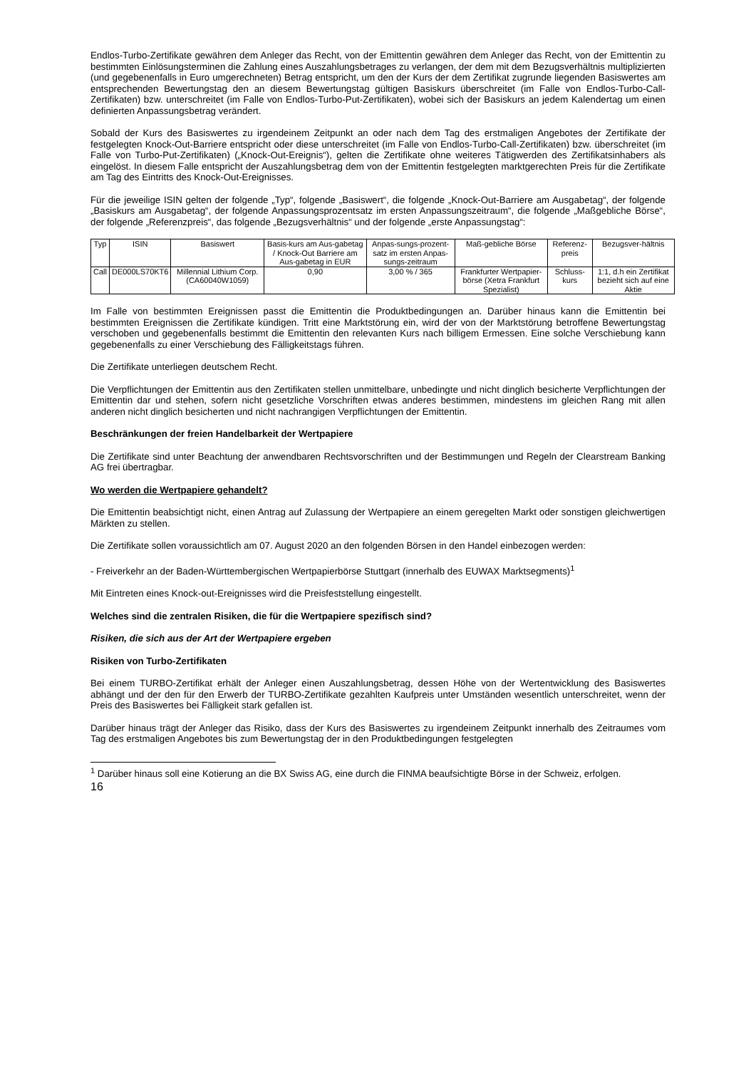Endlos-Turbo-Zertifikate gewähren dem Anleger das Recht, von der Emittentin gewähren dem Anleger das Recht, von der Emittentin zu bestimmten Einlösungsterminen die Zahlung eines Auszahlungsbetrages zu verlangen, der dem mit dem Bezugsverhältnis multiplizierten (und gegebenenfalls in Euro umgerechneten) Betrag entspricht, um den der Kurs der dem Zertifikat zugrunde liegenden Basiswertes am entsprechenden Bewertungstag den an diesem Bewertungstag gültigen Basiskurs überschreitet (im Falle von Endlos-Turbo-Call-Zertifikaten) bzw. unterschreitet (im Falle von Endlos-Turbo-Put-Zertifikaten), wobei sich der Basiskurs an jedem Kalendertag um einen definierten Anpassungsbetrag verändert.
Sobald der Kurs des Basiswertes zu irgendeinem Zeitpunkt an oder nach dem Tag des erstmaligen Angebotes der Zertifikate der festgelegten Knock-Out-Barriere entspricht oder diese unterschreitet (im Falle von Endlos-Turbo-Call-Zertifikaten) bzw. überschreitet (im Falle von Turbo-Put-Zertifikaten) („Knock-Out-Ereignis“), gelten die Zertifikate ohne weiteres Tätigwerden des Zertifikatsinhabers als eingelöst. In diesem Falle entspricht der Auszahlungsbetrag dem von der Emittentin festgelegten marktgerechten Preis für die Zertifikate am Tag des Eintritts des Knock-Out-Ereignisses.
Für die jeweilige ISIN gelten der folgende „Typ“, folgende „Basiswert“, die folgende „Knock-Out-Barriere am Ausgabetag“, der folgende „Basiskurs am Ausgabetag“, der folgende Anpassungsprozentsatz im ersten Anpassungszeitraum“, die folgende „Maßgebliche Börse“, der folgende „Referenzpreis“, das folgende „Bezugsverhältnis“ und der folgende „erste Anpassungstag“:
| Typ | ISIN | Basiswert | Basis-kurs am Aus-gabetag / Knock-Out Barriere am Aus-gabetag in EUR | Anpas-sungs-prozent-satz im ersten Anpas-sungs-zeitraum | Maß-gebliche Börse | Referenz-preis | Bezugsver-hältnis |
| --- | --- | --- | --- | --- | --- | --- | --- |
| Call | DE000LS70KT6 | Millennial Lithium Corp. (CA60040W1059) | 0,90 | 3,00 % / 365 | Frankfurter Wertpapier-börse (Xetra Frankfurt Spezialist) | Schluss-kurs | 1:1, d.h ein Zertifikat bezieht sich auf eine Aktie |
Im Falle von bestimmten Ereignissen passt die Emittentin die Produktbedingungen an. Darüber hinaus kann die Emittentin bei bestimmten Ereignissen die Zertifikate kündigen. Tritt eine Marktstörung ein, wird der von der Marktstörung betroffene Bewertungstag verschoben und gegebenenfalls bestimmt die Emittentin den relevanten Kurs nach billigem Ermessen. Eine solche Verschiebung kann gegebenenfalls zu einer Verschiebung des Fälligkeitstags führen.
Die Zertifikate unterliegen deutschem Recht.
Die Verpflichtungen der Emittentin aus den Zertifikaten stellen unmittelbare, unbedingte und nicht dinglich besicherte Verpflichtungen der Emittentin dar und stehen, sofern nicht gesetzliche Vorschriften etwas anderes bestimmen, mindestens im gleichen Rang mit allen anderen nicht dinglich besicherten und nicht nachrangigen Verpflichtungen der Emittentin.
Beschränkungen der freien Handelbarkeit der Wertpapiere
Die Zertifikate sind unter Beachtung der anwendbaren Rechtsvorschriften und der Bestimmungen und Regeln der Clearstream Banking AG frei übertragbar.
Wo werden die Wertpapiere gehandelt?
Die Emittentin beabsichtigt nicht, einen Antrag auf Zulassung der Wertpapiere an einem geregelten Markt oder sonstigen gleichwertigen Märkten zu stellen.
Die Zertifikate sollen voraussichtlich am 07. August 2020 an den folgenden Börsen in den Handel einbezogen werden:
- Freiverkehr an der Baden-Württembergischen Wertpapierbörse Stuttgart (innerhalb des EUWAX Marktsegments)<sup>1</sup>
Mit Eintreten eines Knock-out-Ereignisses wird die Preisfeststellung eingestellt.
Welches sind die zentralen Risiken, die für die Wertpapiere spezifisch sind?
Risiken, die sich aus der Art der Wertpapiere ergeben
Risiken von Turbo-Zertifikaten
Bei einem TURBO-Zertifikat erhält der Anleger einen Auszahlungsbetrag, dessen Höhe von der Wertentwicklung des Basiswertes abhängt und der den für den Erwerb der TURBO-Zertifikate gezahlten Kaufpreis unter Umständen wesentlich unterschreitet, wenn der Preis des Basiswertes bei Fälligkeit stark gefallen ist.
Darüber hinaus trägt der Anleger das Risiko, dass der Kurs des Basiswertes zu irgendeinem Zeitpunkt innerhalb des Zeitraumes vom Tag des erstmaligen Angebotes bis zum Bewertungstag der in den Produktbedingungen festgelegten
<sup>1</sup> Darüber hinaus soll eine Kotierung an die BX Swiss AG, eine durch die FINMA beaufsichtigte Börse in der Schweiz, erfolgen.
16